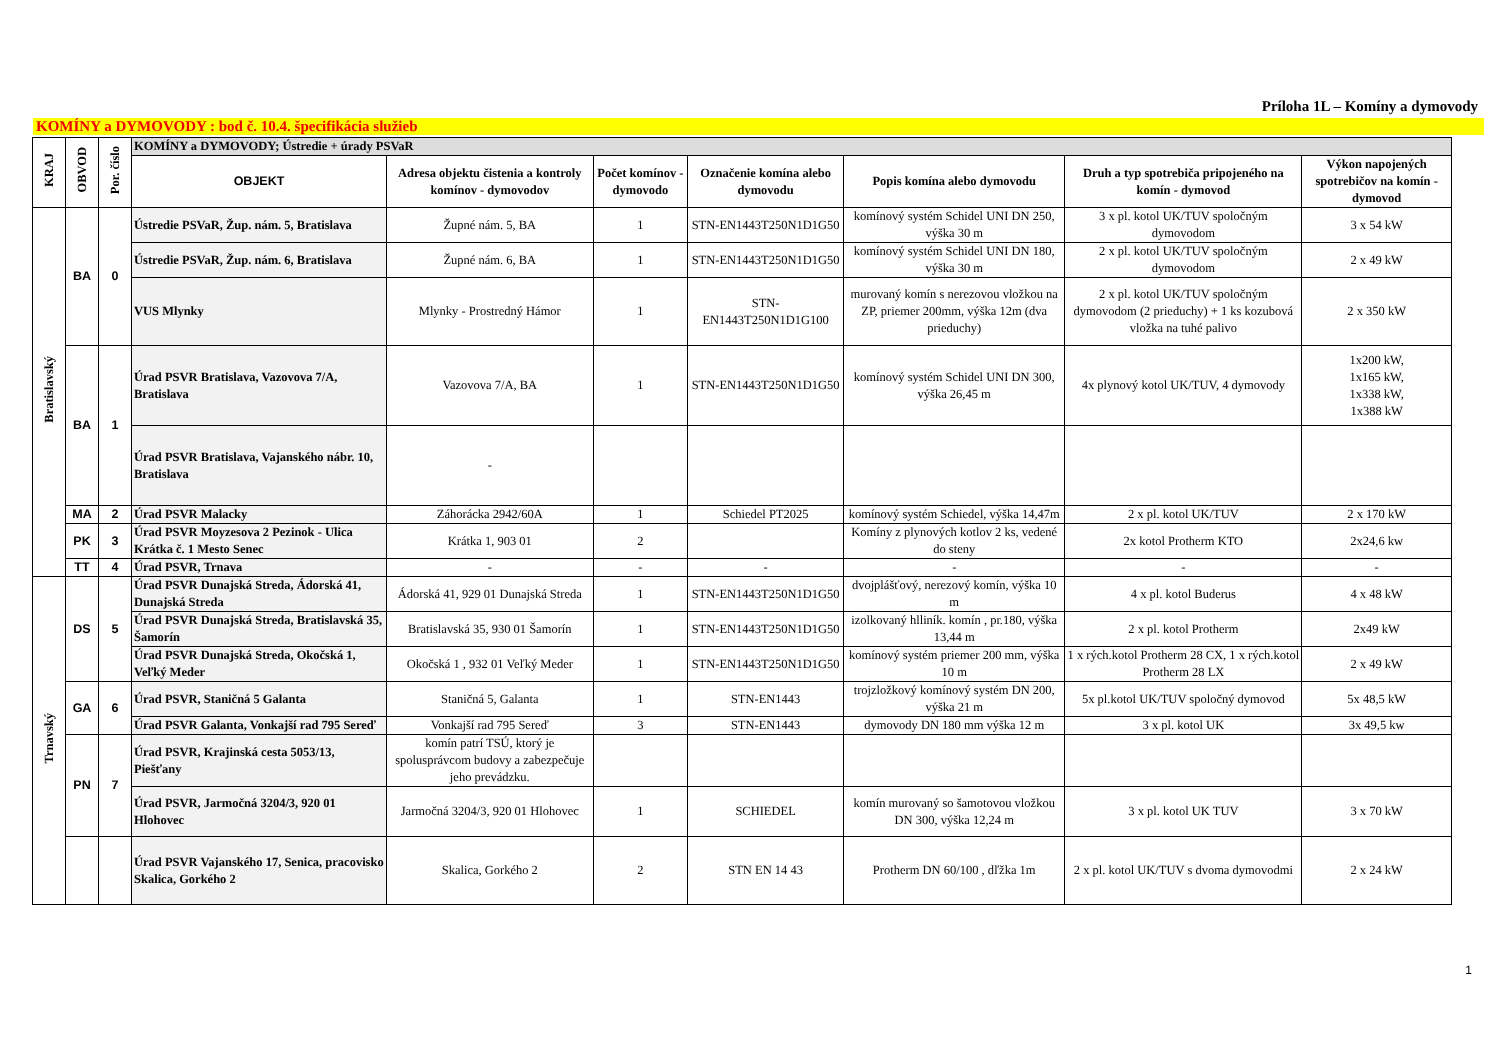Príloha 1L – Komíny a dymovody
KOMÍNY a DYMOVODY : bod č. 10.4. špecifikácia služieb
| KRAJ | OBVOD | Por. číslo | KOMÍNY a DYMOVODY; Ústredie + úrady PSVaR | | | | | | |
| --- | --- | --- | --- | --- | --- | --- | --- | --- | --- |
| | | | OBJEKT | Adresa objektu čistenia a kontroly komínov - dymovodov | Počet komínov - dymovodo | Označenie komína alebo dymovodu | Popis komína alebo dymovodu | Druh a typ spotrebiča pripojeného na komín - dymovod | Výkon napojených spotrebičov na komín - dymovod |
| Bratislavský | BA | 0 | Ústredie PSVaR, Žup. nám. 5, Bratislava | Župné nám. 5, BA | 1 | STN-EN1443T250N1D1G50 | komínový systém Schidel UNI DN 250, výška 30 m | 3 x pl. kotol UK/TUV spoločným dymovodom | 3 x 54 kW |
| | | | Ústredie PSVaR, Žup. nám. 6, Bratislava | Župné nám. 6, BA | 1 | STN-EN1443T250N1D1G50 | komínový systém Schidel UNI DN 180, výška 30 m | 2 x pl. kotol UK/TUV spoločným dymovodom | 2 x 49 kW |
| | | | VUS Mlynky | Mlynky - Prostredný Hámor | 1 | STN-EN1443T250N1D1G100 | murovaný komín s nerezovou vložkou na ZP, priemer 200mm, výška 12m (dva prieduchy) | 2 x pl. kotol UK/TUV spoločným dymovodom (2 prieduchy) + 1 ks kozubová vložka na tuhé palivo | 2 x 350 kW |
| | BA | 1 | Úrad PSVR Bratislava, Vazovova 7/A, Bratislava | Vazovova 7/A, BA | 1 | STN-EN1443T250N1D1G50 | komínový systém Schidel UNI DN 300, výška 26,45 m | 4x plynový kotol UK/TUV, 4 dymovody | 1x200 kW, 1x165 kW, 1x338 kW, 1x388 kW |
| | | | Úrad PSVR Bratislava, Vajanského nábr. 10, Bratislava | - | | | | | |
| | MA | 2 | Úrad PSVR Malacky | Záhorácka 2942/60A | 1 | Schiedel PT2025 | komínový systém Schiedel, výška 14,47m | 2 x pl. kotol UK/TUV | 2 x 170 kW |
| | PK | 3 | Úrad PSVR Moyzesova 2 Pezinok - Ulica Krátka č. 1 Mesto Senec | Krátka 1, 903 01 | 2 | | Komíny z plynových kotlov 2 ks, vedené do steny | 2x kotol Protherm KTO | 2x24,6 kw |
| | TT | 4 | Úrad PSVR, Trnava | - | - | - | - | - | - |
| Trnavský | DS | 5 | Úrad PSVR Dunajská Streda, Ádorská 41, Dunajská Streda | Ádorská 41, 929 01 Dunajská Streda | 1 | STN-EN1443T250N1D1G50 | dvojplášťový, nerezový komín, výška 10 m | 4 x pl. kotol Buderus | 4 x 48 kW |
| | | | Úrad PSVR Dunajská Streda, Bratislavská 35, Šamorín | Bratislavská 35, 930 01 Šamorín | 1 | STN-EN1443T250N1D1G50 | izolkovaný hlliník. komín , pr.180, výška 13,44 m | 2 x pl. kotol Protherm | 2x49 kW |
| | | | Úrad PSVR Dunajská Streda, Okočská 1, Veľký Meder | Okočská 1 , 932 01 Veľký Meder | 1 | STN-EN1443T250N1D1G50 | komínový systém priemer 200 mm, výška 10 m | 1 x rých.kotol Protherm 28 CX, 1 x rých.kotol Protherm 28 LX | 2 x 49 kW |
| | GA | 6 | Úrad PSVR, Staničná 5 Galanta | Staničná 5, Galanta | 1 | STN-EN1443 | trojzložkový komínový systém DN 200, výška 21 m | 5x pl.kotol UK/TUV spoločný dymovod | 5x 48,5 kW |
| | | | Úrad PSVR Galanta, Vonkajší rad 795 Sereď | Vonkajší rad 795 Sereď | 3 | STN-EN1443 | dymovody DN 180 mm výška 12 m | 3 x pl. kotol UK | 3x 49,5 kw |
| | PN | 7 | Úrad PSVR, Krajinská cesta 5053/13, Piešťany | komín patrí TSÚ, ktorý je spolusprávcom budovy a zabezpečuje jeho prevádzku. | | | | | |
| | | | Úrad PSVR, Jarmočná 3204/3, 920 01 Hlohovec | Jarmočná 3204/3, 920 01 Hlohovec | 1 | SCHIEDEL | komín murovaný so šamotovou vložkou DN 300, výška 12,24 m | 3 x pl. kotol UK TUV | 3 x 70 kW |
| | | | Úrad PSVR Vajanského 17, Senica, pracovisko Skalica, Gorkého 2 | Skalica, Gorkého 2 | 2 | STN EN 14 43 | Protherm DN 60/100 , dľžka 1m | 2 x pl. kotol UK/TUV s dvoma dymovodmi | 2 x 24 kW |
1